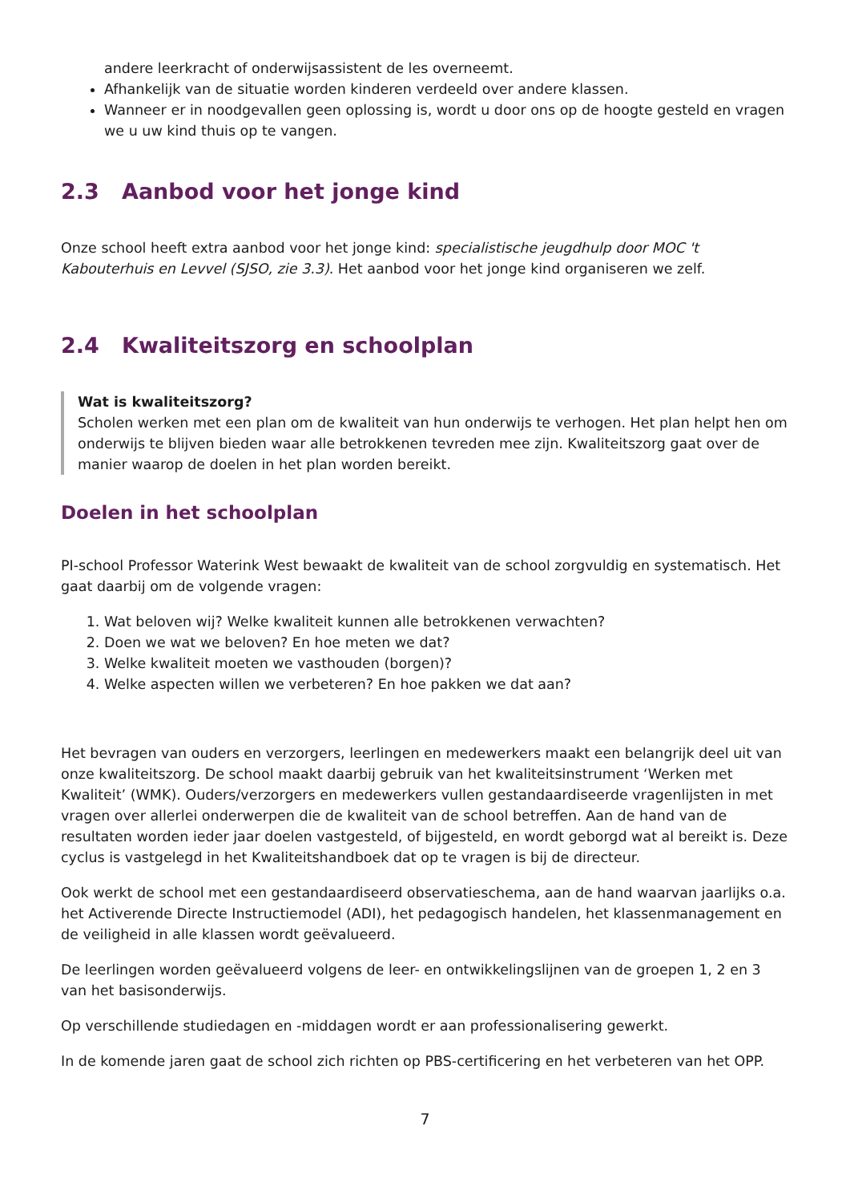andere leerkracht of onderwijsassistent de les overneemt.
Afhankelijk van de situatie worden kinderen verdeeld over andere klassen.
Wanneer er in noodgevallen geen oplossing is, wordt u door ons op de hoogte gesteld en vragen we u uw kind thuis op te vangen.
2.3 Aanbod voor het jonge kind
Onze school heeft extra aanbod voor het jonge kind: specialistische jeugdhulp door MOC 't Kabouterhuis en Levvel (SJSO, zie 3.3). Het aanbod voor het jonge kind organiseren we zelf.
2.4 Kwaliteitszorg en schoolplan
Wat is kwaliteitszorg?
Scholen werken met een plan om de kwaliteit van hun onderwijs te verhogen. Het plan helpt hen om onderwijs te blijven bieden waar alle betrokkenen tevreden mee zijn. Kwaliteitszorg gaat over de manier waarop de doelen in het plan worden bereikt.
Doelen in het schoolplan
PI-school Professor Waterink West bewaakt de kwaliteit van de school zorgvuldig en systematisch. Het gaat daarbij om de volgende vragen:
1. Wat beloven wij? Welke kwaliteit kunnen alle betrokkenen verwachten?
2. Doen we wat we beloven? En hoe meten we dat?
3. Welke kwaliteit moeten we vasthouden (borgen)?
4. Welke aspecten willen we verbeteren? En hoe pakken we dat aan?
Het bevragen van ouders en verzorgers, leerlingen en medewerkers maakt een belangrijk deel uit van onze kwaliteitszorg. De school maakt daarbij gebruik van het kwaliteitsinstrument ‘Werken met Kwaliteit’ (WMK). Ouders/verzorgers en medewerkers vullen gestandaardiseerde vragenlijsten in met vragen over allerlei onderwerpen die de kwaliteit van de school betreffen. Aan de hand van de resultaten worden ieder jaar doelen vastgesteld, of bijgesteld, en wordt geborgd wat al bereikt is. Deze cyclus is vastgelegd in het Kwaliteitshandboek dat op te vragen is bij de directeur.
Ook werkt de school met een gestandaardiseerd observatieschema, aan de hand waarvan jaarlijks o.a. het Activerende Directe Instructiemodel (ADI), het pedagogisch handelen, het klassenmanagement en de veiligheid in alle klassen wordt geëvalueerd.
De leerlingen worden geëvalueerd volgens de leer- en ontwikkelingslijnen van de groepen 1, 2 en 3 van het basisonderwijs.
Op verschillende studiedagen en -middagen wordt er aan professionalisering gewerkt.
In de komende jaren gaat de school zich richten op PBS-certificering en het verbeteren van het OPP.
7